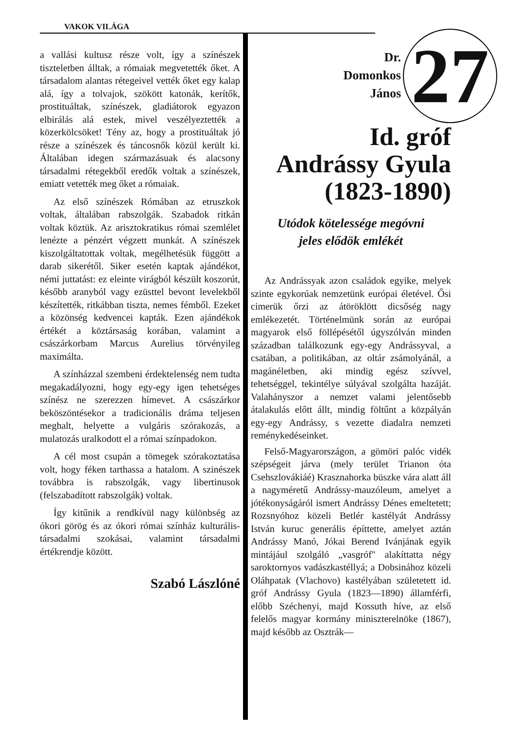VAKOK VILÁGA
a vallási kultusz része volt, így a színészek tiszteletben álltak, a rómaiak megvetették őket. A társadalom alantas rétegeivel vették őket egy kalap alá, így a tolvajok, szökött katonák, kerítők, prostituáltak, színészek, gladiátorok egyazon elbirálás alá estek, mivel veszélyeztették a közerkölcsöket! Tény az, hogy a prostituáltak jó része a színészek és táncosnők közül került ki. Általában idegen származásuak és alacsony társadalmi rétegekből eredők voltak a színészek, emiatt vetették meg őket a rómaiak.
Az első színészek Rómában az etruszkok voltak, általában rabszolgák. Szabadok ritkán voltak köztük. Az arisztokratikus római szemlélet lenézte a pénzért végzett munkát. A színészek kiszolgáltatottak voltak, megélhetésük függött a darab sikerétől. Siker esetén kaptak ajándékot, némi juttatást: ez eleinte virágból készült koszorút, később aranyból vagy ezüsttel bevont levelekből készítették, ritkábban tiszta, nemes fémből. Ezeket a közönség kedvencei kapták. Ezen ajándékok értékét a köztársaság korában, valamint a császárkorbam Marcus Aurelius törvényileg maximálta.
A színházzal szembeni érdektelenség nem tudta megakadályozni, hogy egy-egy igen tehetséges színész ne szerezzen hímevet. A császárkor beköszöntésekor a tradicionális dráma teljesen meghalt, helyette a vulgáris szórakozás, a mulatozás uralkodott el a római színpadokon.
A cél most csupán a tömegek szórakoztatása volt, hogy féken tarthassa a hatalom. A szinészek továbbra is rabszolgák, vagy libertinusok (felszabadított rabszolgák) voltak.
Így kitűnik a rendkívül nagy különbség az ókori görög és az ókori római színház kulturális-társadalmi szokásai, valamint társadalmi értékrendje között.
Szabó Lászlóné
Dr.
Domonkos
János
27
Id. gróf
Andrássy Gyula
(1823-1890)
Utódok kötelessége megóvni
jeles elődök emlékét
Az Andrássyak azon családok egyike, melyek szinte egykorúak nemzetünk európai életével. Ősi cimerük őrzi az átöröklött dicsőség nagy emlékezetét. Történelmünk során az európai magyarok első föllépésétől úgyszólván minden században találkozunk egy-egy Andrássyval, a csatában, a politikában, az oltár zsámolyánál, a magánéletben, aki mindig egész szívvel, tehetséggel, tekintélye súlyával szolgálta hazáját. Valahányszor a nemzet valami jelentősebb átalakulás előtt állt, mindig föltűnt a közpályán egy-egy Andrássy, s vezette diadalra nemzeti reménykedéseinket.
Felső-Magyarországon, a gömöri palóc vidék szépségeit járva (mely terület Trianon óta Csehszlovákiáé) Krasznahorka büszke vára alatt áll a nagyméretű Andrássy-mauzóleum, amelyet a jótékonyságáról ismert Andrássy Dénes emeltetett; Rozsnyóhoz közeli Betlér kastélyát Andrássy István kuruc generális építtette, amelyet aztán Andrássy Manó, Jókai Berend Ivánjának egyik mintájául szolgáló „vasgróf" alakíttatta négy saroktornyos vadászkastéllyá; a Dobsinához közeli Oláhpatak (Vlachovo) kastélyában születetett id. gróf Andrássy Gyula (1823—1890) államférfi, előbb Széchenyi, majd Kossuth híve, az első felelős magyar kormány miniszterelnöke (1867), majd később az Osztrák—